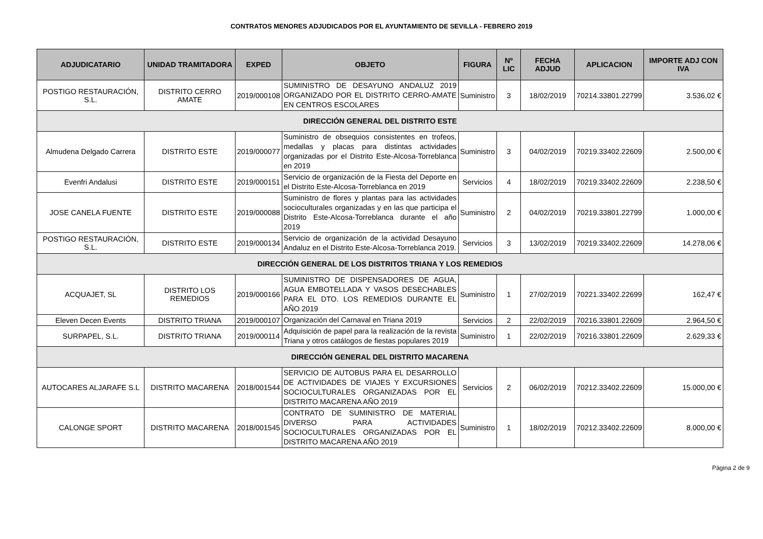CONTRATOS MENORES ADJUDICADOS POR EL AYUNTAMIENTO DE SEVILLA - FEBRERO 2019
| ADJUDICATARIO | UNIDAD TRAMITADORA | EXPED | OBJETO | FIGURA | Nº LIC | FECHA ADJUD | APLICACION | IMPORTE ADJ CON IVA |
| --- | --- | --- | --- | --- | --- | --- | --- | --- |
| POSTIGO RESTAURACIÓN, S.L. | DISTRITO CERRO AMATE | 2019/000108 | SUMINISTRO DE DESAYUNO ANDALUZ 2019 ORGANIZADO POR EL DISTRITO CERRO-AMATE EN CENTROS ESCOLARES | Suministro | 3 | 18/02/2019 | 70214.33801.22799 | 3.536,02 € |
| DIRECCIÓN GENERAL DEL DISTRITO ESTE | | | | | | | | |
| Almudena Delgado Carrera | DISTRITO ESTE | 2019/000077 | Suministro de obsequios consistentes en trofeos, medallas y placas para distintas actividades organizadas por el Distrito Este-Alcosa-Torreblanca en 2019 | Suministro | 3 | 04/02/2019 | 70219.33402.22609 | 2.500,00 € |
| Evenfri Andalusi | DISTRITO ESTE | 2019/000151 | Servicio de organización de la Fiesta del Deporte en el Distrito Este-Alcosa-Torreblanca en 2019 | Servicios | 4 | 18/02/2019 | 70219.33402.22609 | 2.238,50 € |
| JOSE CANELA FUENTE | DISTRITO ESTE | 2019/000088 | Suministro de flores y plantas para las actividades socioculturales organizadas y en las que participa el Distrito Este-Alcosa-Torreblanca durante el año 2019 | Suministro | 2 | 04/02/2019 | 70219.33801.22799 | 1.000,00 € |
| POSTIGO RESTAURACIÓN, S.L. | DISTRITO ESTE | 2019/000134 | Servicio de organización de la actividad Desayuno Andaluz en el Distrito Este-Alcosa-Torreblanca 2019. | Servicios | 3 | 13/02/2019 | 70219.33402.22609 | 14.278,06 € |
| DIRECCIÓN GENERAL DE LOS DISTRITOS TRIANA Y LOS REMEDIOS | | | | | | | | |
| ACQUAJET, SL | DISTRITO LOS REMEDIOS | 2019/000166 | SUMINISTRO DE DISPENSADORES DE AGUA, AGUA EMBOTELLADA Y VASOS DESECHABLES PARA EL DTO. LOS REMEDIOS DURANTE EL AÑO 2019 | Suministro | 1 | 27/02/2019 | 70221.33402.22699 | 162,47 € |
| Eleven Decen Events | DISTRITO TRIANA | 2019/000107 | Organización del Carnaval en Triana 2019 | Servicios | 2 | 22/02/2019 | 70216.33801.22609 | 2.964,50 € |
| SURPAPEL, S.L. | DISTRITO TRIANA | 2019/000114 | Adquisición de papel para la realización de la revista Triana y otros catálogos de fiestas populares 2019 | Suministro | 1 | 22/02/2019 | 70216.33801.22609 | 2.629,33 € |
| DIRECCIÓN GENERAL DEL DISTRITO MACARENA | | | | | | | | |
| AUTOCARES ALJARAFE S.L | DISTRITO MACARENA | 2018/001544 | SERVICIO DE AUTOBUS PARA EL DESARROLLO DE ACTIVIDADES DE VIAJES Y EXCURSIONES SOCIOCULTURALES ORGANIZADAS POR EL DISTRITO MACARENA AÑO 2019 | Servicios | 2 | 06/02/2019 | 70212.33402.22609 | 15.000,00 € |
| CALONGE SPORT | DISTRITO MACARENA | 2018/001545 | CONTRATO DE SUMINISTRO DE MATERIAL DIVERSO PARA ACTIVIDADES SOCIOCULTURALES ORGANIZADAS POR EL DISTRITO MACARENA AÑO 2019 | Suministro | 1 | 18/02/2019 | 70212.33402.22609 | 8.000,00 € |
Página 2 de 9